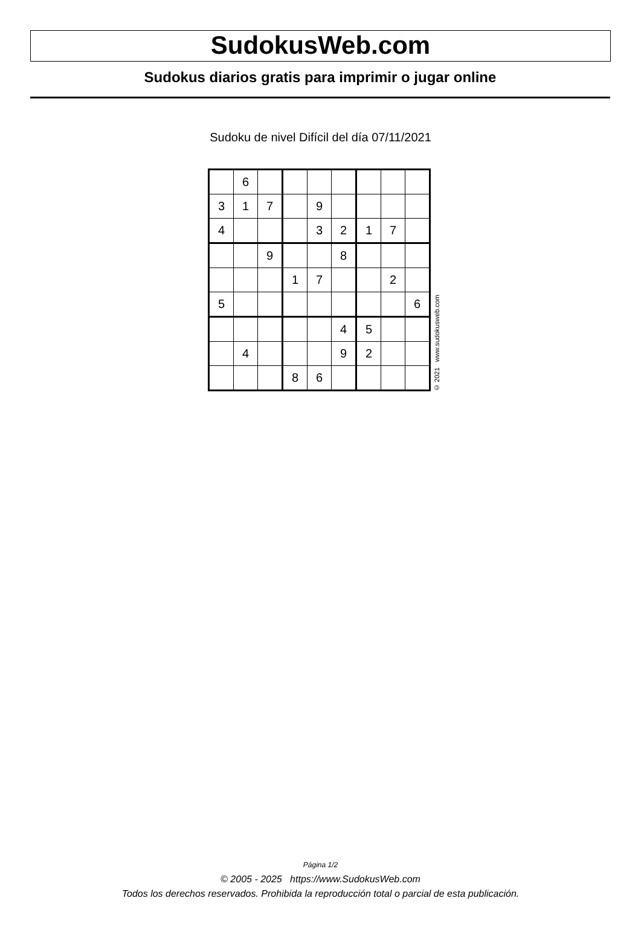SudokusWeb.com
Sudokus diarios gratis para imprimir o jugar online
Sudoku de nivel Difícil del día 07/11/2021
| | 6 | | | | | | | |
| 3 | 1 | 7 | | 9 | | | | |
| 4 | | | | 3 | 2 | 1 | 7 | |
| | | 9 | | | 8 | | | |
| | | | 1 | 7 | | | 2 | |
| 5 | | | | | | | | 6 |
| | | | | | 4 | 5 | | |
| | 4 | | | | 9 | 2 | | |
| | | | 8 | 6 | | | | |
© 2021 www.sudokusweb.com
Página 1/2
© 2005 - 2025 https://www.SudokusWeb.com
Todos los derechos reservados. Prohibida la reproducción total o parcial de esta publicación.